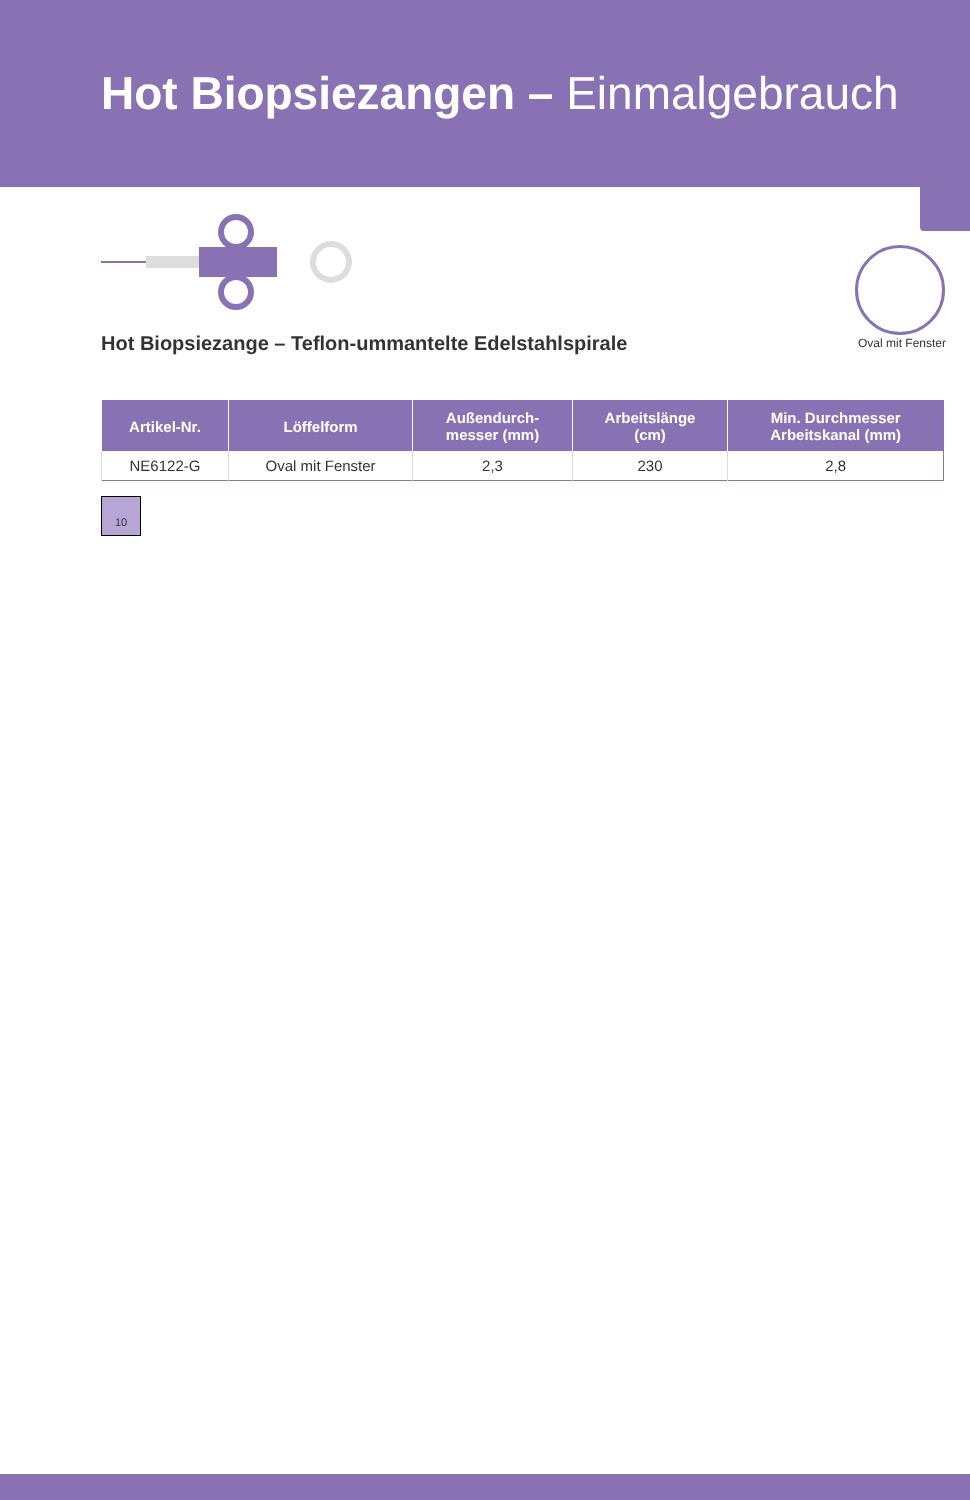Hot Biopsiezangen – Einmalgebrauch
Oval mit Fenster
Hot Biopsiezange – Teflon-ummantelte Edelstahlspirale
| Artikel-Nr. | Löffelform | Außendurch- messer (mm) | Arbeitslänge (cm) | Min. Durchmesser Arbeitskanal (mm) |
| --- | --- | --- | --- | --- |
| NE6122-G | Oval mit Fenster | 2,3 | 230 | 2,8 |
10